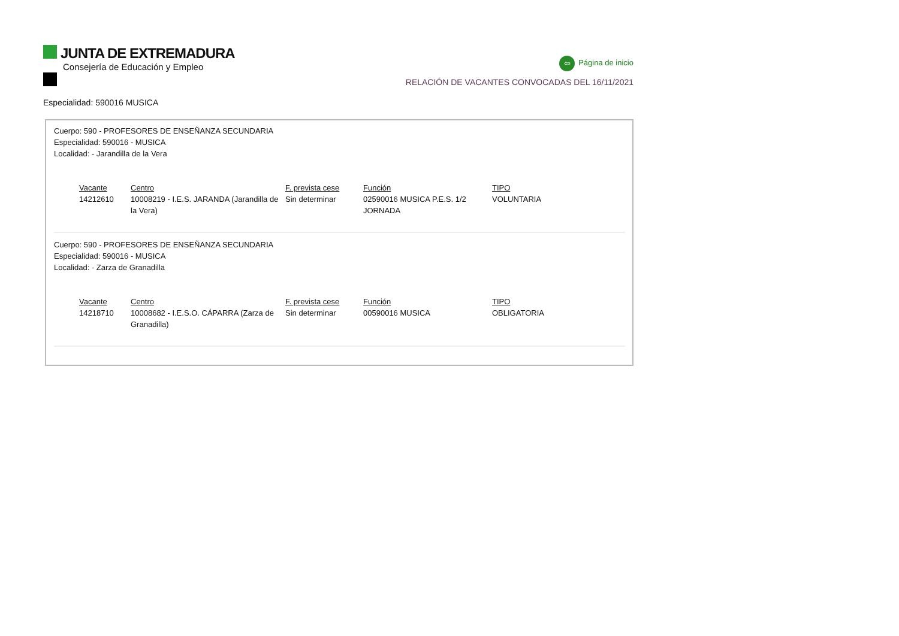JUNTA DE EXTREMADURA
Consejería de Educación y Empleo
⇦ Página de inicio
RELACIÓN DE VACANTES CONVOCADAS DEL 16/11/2021
Especialidad: 590016 MUSICA
Cuerpo: 590 - PROFESORES DE ENSEÑANZA SECUNDARIA
Especialidad: 590016 - MUSICA
Localidad: - Jarandilla de la Vera
| Vacante | Centro | F. prevista cese | Función | TIPO |
| --- | --- | --- | --- | --- |
| 14212610 | 10008219 - I.E.S. JARANDA (Jarandilla de la Vera) | Sin determinar | 02590016 MUSICA P.E.S. 1/2 JORNADA | VOLUNTARIA |
Cuerpo: 590 - PROFESORES DE ENSEÑANZA SECUNDARIA
Especialidad: 590016 - MUSICA
Localidad: - Zarza de Granadilla
| Vacante | Centro | F. prevista cese | Función | TIPO |
| --- | --- | --- | --- | --- |
| 14218710 | 10008682 - I.E.S.O. CÁPARRA (Zarza de Granadilla) | Sin determinar | 00590016 MUSICA | OBLIGATORIA |